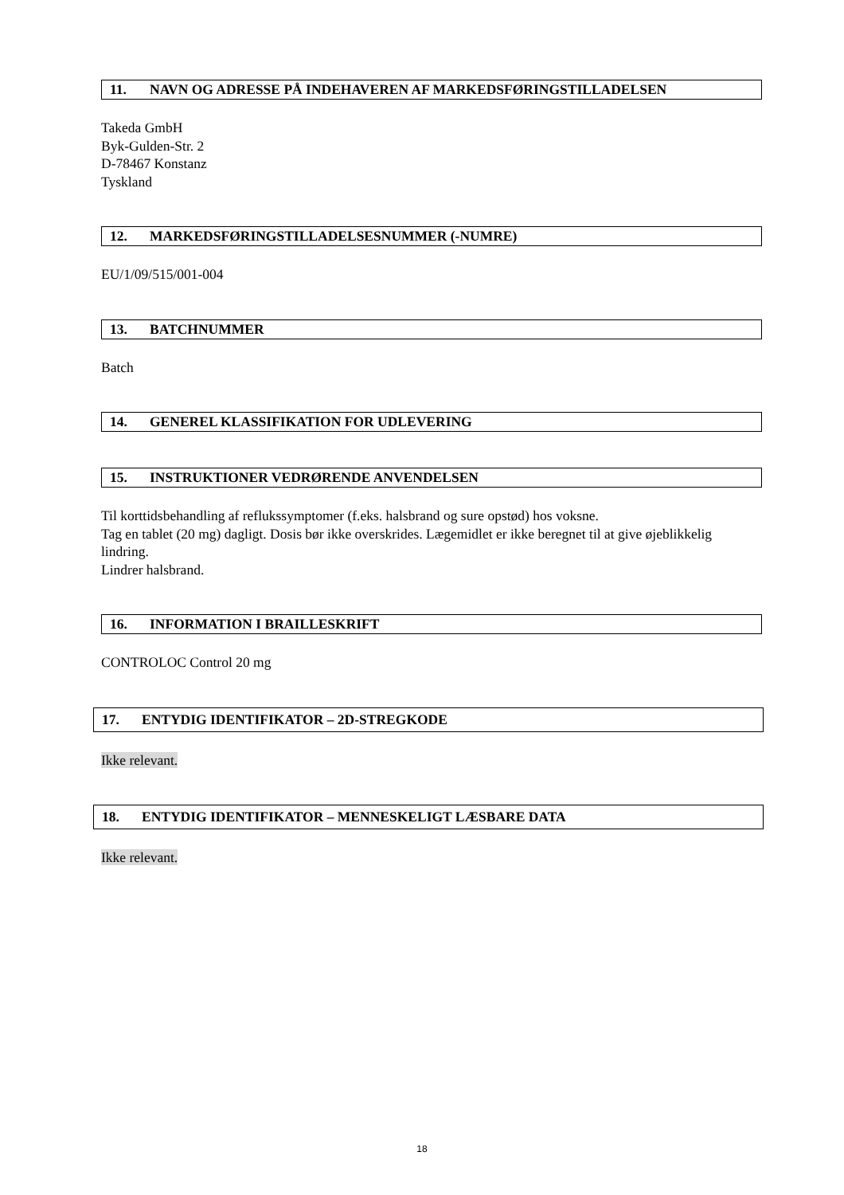11. NAVN OG ADRESSE PÅ INDEHAVEREN AF MARKEDSFØRINGSTILLADELSEN
Takeda GmbH
Byk-Gulden-Str. 2
D-78467 Konstanz
Tyskland
12. MARKEDSFØRINGSTILLADELSESNUMMER (-NUMRE)
EU/1/09/515/001-004
13. BATCHNUMMER
Batch
14. GENEREL KLASSIFIKATION FOR UDLEVERING
15. INSTRUKTIONER VEDRØRENDE ANVENDELSEN
Til korttidsbehandling af reflukssymptomer (f.eks. halsbrand og sure opstød) hos voksne.
Tag en tablet (20 mg) dagligt. Dosis bør ikke overskrides. Lægemidlet er ikke beregnet til at give øjeblikkelig lindring.
Lindrer halsbrand.
16. INFORMATION I BRAILLESKRIFT
CONTROLOC Control 20 mg
17. ENTYDIG IDENTIFIKATOR – 2D-STREGKODE
Ikke relevant.
18. ENTYDIG IDENTIFIKATOR – MENNESKELIGT LÆSBARE DATA
Ikke relevant.
18